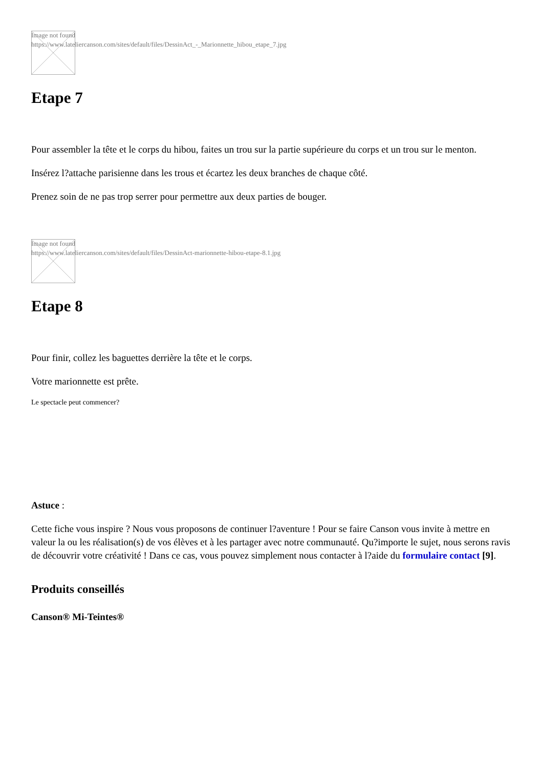Image not found
https://www.lateliercanson.com/sites/default/files/DessinAct_-_Marionnette_hibou_etape_7.jpg
Etape 7
Pour assembler la tête et le corps du hibou, faites un trou sur la partie supérieure du corps et un trou sur le menton.
Insérez l?attache parisienne dans les trous et écartez les deux branches de chaque côté.
Prenez soin de ne pas trop serrer pour permettre aux deux parties de bouger.
Image not found
https://www.lateliercanson.com/sites/default/files/DessinAct-marionnette-hibou-etape-8.1.jpg
Etape 8
Pour finir, collez les baguettes derrière la tête et le corps.
Votre marionnette est prête.
Le spectacle peut commencer?
Astuce :
Cette fiche vous inspire ? Nous vous proposons de continuer l?aventure ! Pour se faire Canson vous invite à mettre en valeur la ou les réalisation(s) de vos élèves et à les partager avec notre communauté. Qu?importe le sujet, nous serons ravis de découvrir votre créativité ! Dans ce cas, vous pouvez simplement nous contacter à l?aide du formulaire contact [9].
Produits conseillés
Canson® Mi-Teintes®